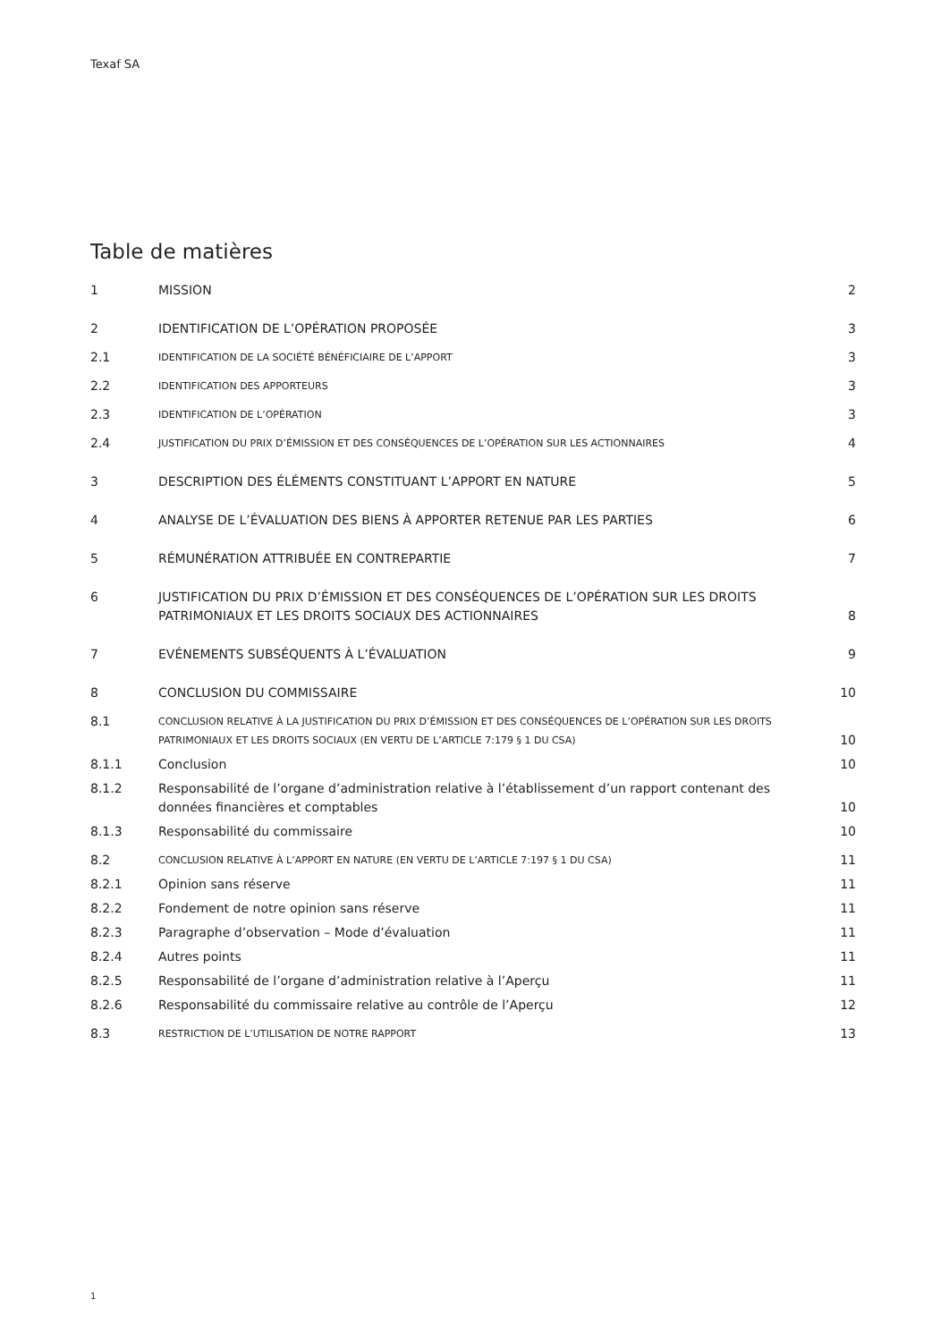Texaf SA
Table de matières
1 MISSION 2
2 IDENTIFICATION DE L’OPÉRATION PROPOSÉE 3
2.1 IDENTIFICATION DE LA SOCIÉTÉ BÉNÉFICIAIRE DE L’APPORT 3
2.2 IDENTIFICATION DES APPORTEURS 3
2.3 IDENTIFICATION DE L’OPÉRATION 3
2.4 JUSTIFICATION DU PRIX D’ÉMISSION ET DES CONSÉQUENCES DE L’OPÉRATION SUR LES ACTIONNAIRES 4
3 DESCRIPTION DES ÉLÉMENTS CONSTITUANT L’APPORT EN NATURE 5
4 ANALYSE DE L’ÉVALUATION DES BIENS À APPORTER RETENUE PAR LES PARTIES 6
5 RÉMUNÉRATION ATTRIBUÉE EN CONTREPARTIE 7
6 JUSTIFICATION DU PRIX D’ÉMISSION ET DES CONSÉQUENCES DE L’OPÉRATION SUR LES DROITS PATRIMONIAUX ET LES DROITS SOCIAUX DES ACTIONNAIRES 8
7 EVÉNEMENTS SUBSÉQUENTS À L’ÉVALUATION 9
8 CONCLUSION DU COMMISSAIRE 10
8.1 CONCLUSION RELATIVE À LA JUSTIFICATION DU PRIX D’ÉMISSION ET DES CONSÉQUENCES DE L’OPÉRATION SUR LES DROITS PATRIMONIAUX ET LES DROITS SOCIAUX (EN VERTU DE L’ARTICLE 7:179 § 1 DU CSA) 10
8.1.1 Conclusion 10
8.1.2 Responsabilité de l’organe d’administration relative à l’établissement d’un rapport contenant des données financières et comptables 10
8.1.3 Responsabilité du commissaire 10
8.2 CONCLUSION RELATIVE À L’APPORT EN NATURE (EN VERTU DE L’ARTICLE 7:197 § 1 DU CSA) 11
8.2.1 Opinion sans réserve 11
8.2.2 Fondement de notre opinion sans réserve 11
8.2.3 Paragraphe d’observation – Mode d’évaluation 11
8.2.4 Autres points 11
8.2.5 Responsabilité de l’organe d’administration relative à l’Aperçu 11
8.2.6 Responsabilité du commissaire relative au contrôle de l’Aperçu 12
8.3 RESTRICTION DE L’UTILISATION DE NOTRE RAPPORT 13
1